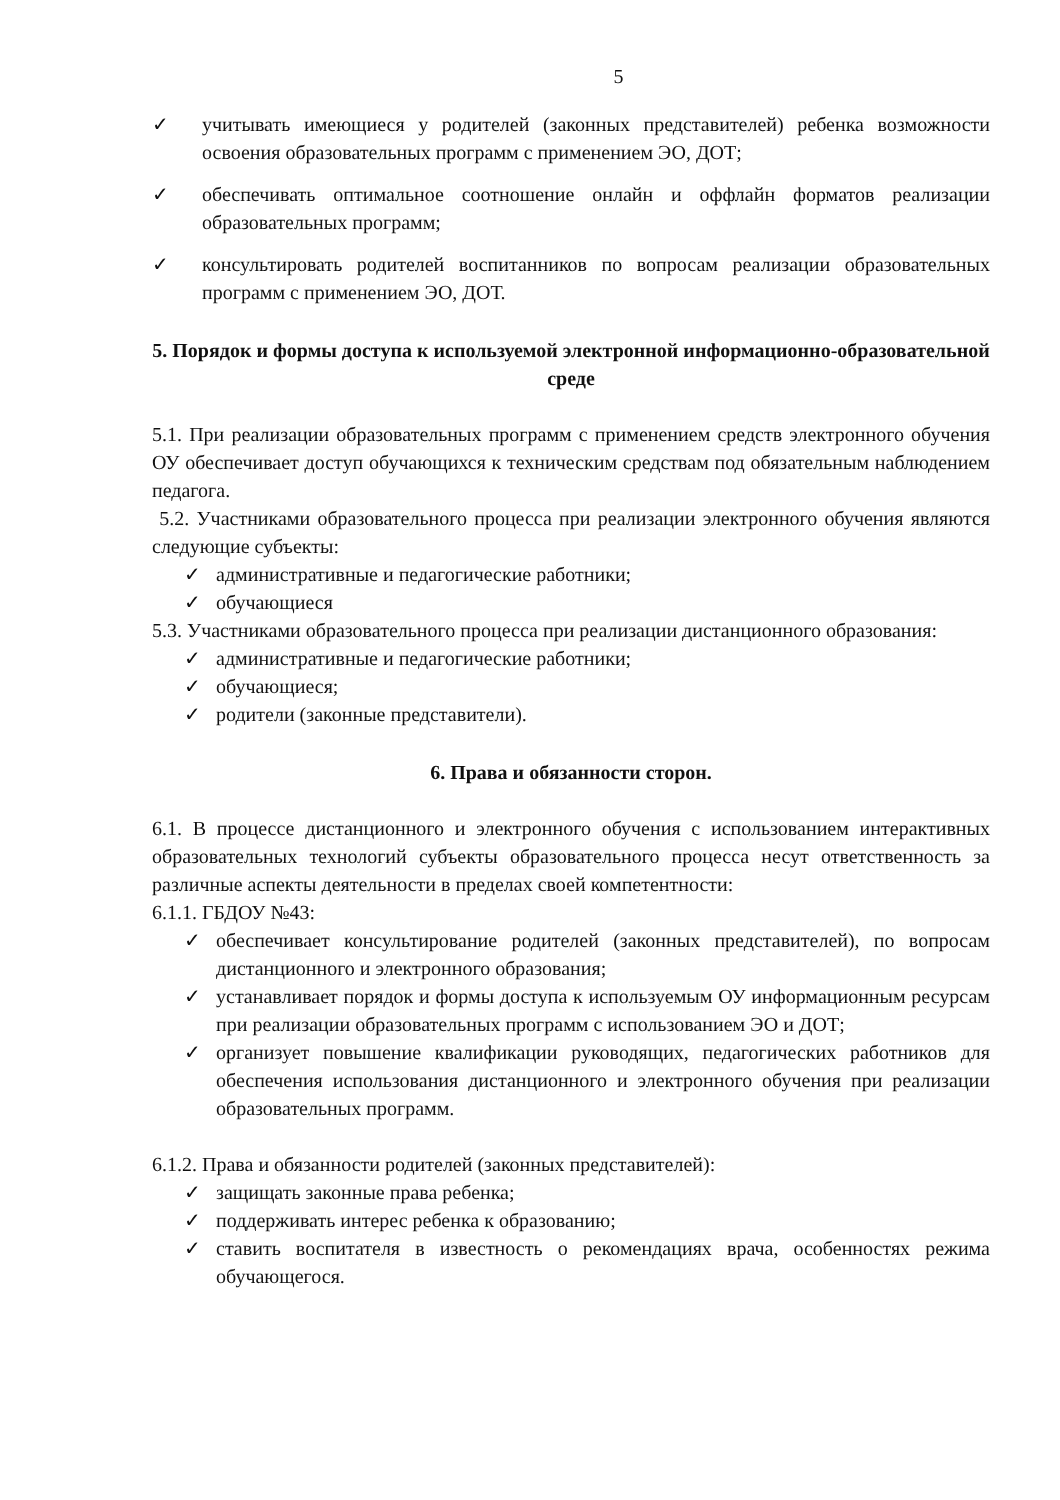5
✓ учитывать имеющиеся у родителей (законных представителей) ребенка возможности освоения образовательных программ с применением ЭО, ДОТ;
✓ обеспечивать оптимальное соотношение онлайн и оффлайн форматов реализации образовательных программ;
✓ консультировать родителей воспитанников по вопросам реализации образовательных программ с применением ЭО, ДОТ.
5. Порядок и формы доступа к используемой электронной информационно-образовательной среде
5.1. При реализации образовательных программ с применением средств электронного обучения ОУ обеспечивает доступ обучающихся к техническим средствам под обязательным наблюдением педагога.
5.2. Участниками образовательного процесса при реализации электронного обучения являются следующие субъекты:
✓ административные и педагогические работники;
✓ обучающиеся
5.3. Участниками образовательного процесса при реализации дистанционного образования:
✓ административные и педагогические работники;
✓ обучающиеся;
✓ родители (законные представители).
6. Права и обязанности сторон.
6.1. В процессе дистанционного и электронного обучения с использованием интерактивных образовательных технологий субъекты образовательного процесса несут ответственность за различные аспекты деятельности в пределах своей компетентности:
6.1.1. ГБДОУ №43:
✓ обеспечивает консультирование родителей (законных представителей), по вопросам дистанционного и электронного образования;
✓ устанавливает порядок и формы доступа к используемым ОУ информационным ресурсам при реализации образовательных программ с использованием ЭО и ДОТ;
✓ организует повышение квалификации руководящих, педагогических работников для обеспечения использования дистанционного и электронного обучения при реализации образовательных программ.
6.1.2. Права и обязанности родителей (законных представителей):
✓ защищать законные права ребенка;
✓ поддерживать интерес ребенка к образованию;
✓ ставить воспитателя в известность о рекомендациях врача, особенностях режима обучающегося.